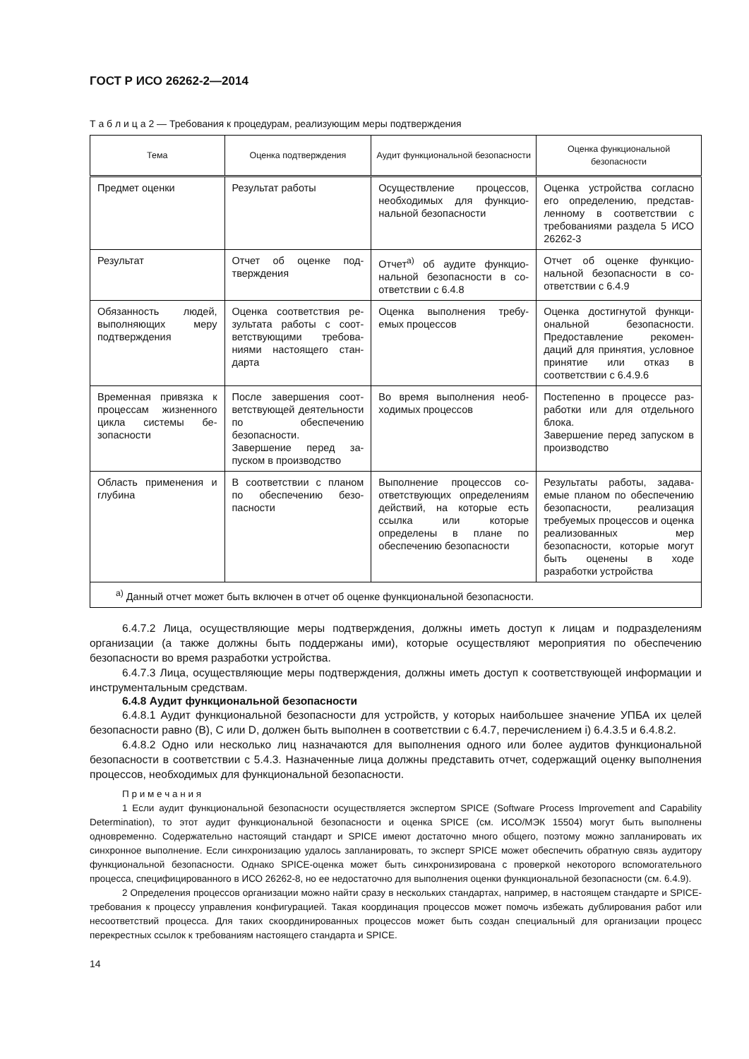ГОСТ Р ИСО 26262-2—2014
Т а б л и ц а 2 — Требования к процедурам, реализующим меры подтверждения
| Тема | Оценка подтверждения | Аудит функциональной безопасности | Оценка функциональной безопасности |
| --- | --- | --- | --- |
| Предмет оценки | Результат работы | Осуществление процессов, необходимых для функцио­нальной безопасности | Оценка устройства согласно его определению, представ­ленному в соответствии с требованиями раздела 5 ИСО 26262-3 |
| Результат | Отчет об оценке под­тверждения | Отчет<sup>а)</sup> об аудите функцио­нальной безопасности в со­ответствии с 6.4.8 | Отчет об оценке функцио­нальной безопасности в со­ответствии с 6.4.9 |
| Обязанность людей, выполняющих меру подтверждения | Оценка соответствия ре­зультата работы с соот­ветствующими требова­ниями настоящего стан­дарта | Оценка выполнения требу­емых процессов | Оценка достигнутой функци­ональной безопасности. Предоставление рекомен­даций для принятия, услов­ное принятие или отказ в соответствии с 6.4.9.6 |
| Временная привязка к процессам жизненно­го цикла системы бе­зопасности | После завершения соот­ветствующей деятель­ности по обеспечению безопасности. Завершение перед за­пуском в производство | Во время выполнения необ­ходимых процессов | Постепенно в процессе раз­работки или для отдельного блока. Завершение перед запуском в производство |
| Область применения и глубина | В соответствии с планом по обеспечению безо­пасности | Выполнение процессов со­ответствующих определе­ниям действий, на которые есть ссылка или которые определены в плане по обеспечению безопасности | Результаты работы, задава­емые планом по обеспече­нию безопасности, реали­зация требуемых процессов и оценка реализованных мер безопасности, которые могут быть оценены в ходе разработки устройства |
| <sup>а)</sup> Данный отчет может быть включен в отчет об оценке функциональной безопасности. | | | |
6.4.7.2 Лица, осуществляющие меры подтверждения, должны иметь доступ к лицам и подразделе­ниям организации (а также должны быть поддержаны ими), которые осуществляют мероприятия по обеспечению безопасности во время разработки устройства.
6.4.7.3 Лица, осуществляющие меры подтверждения, должны иметь доступ к соответствующей информации и инструментальным средствам.
6.4.8 Аудит функциональной безопасности
6.4.8.1 Аудит функциональной безопасности для устройств, у которых наибольшее значение УПБА их целей безопасности равно (В), С или D, должен быть выполнен в соответствии с 6.4.7, перечис­лением i) 6.4.3.5 и 6.4.8.2.
6.4.8.2 Одно или несколько лиц назначаются для выполнения одного или более аудитов функцио­нальной безопасности в соответствии с 5.4.3. Назначенные лица должны представить отчет, содержа­щий оценку выполнения процессов, необходимых для функциональной безопасности.
П р и м е ч а н и я
1 Если аудит функциональной безопасности осуществляется экспертом SPICE (Software Process Improvement and Capability Determination), то этот аудит функциональной безопасности и оценка SPICE (см. ИСО/МЭК 15504) могут быть выполнены одновременно. Содержательно настоящий стандарт и SPICE имеют доста­точно много общего, поэтому можно запланировать их синхронное выполнение. Если синхронизацию удалось запланировать, то эксперт SPICE может обеспечить обратную связь аудитору функциональной безопасности. Однако SPICE-оценка может быть синхронизирована с проверкой некоторого вспомогательного процесса, специ­фицированного в ИСО 26262-8, но ее недостаточно для выполнения оценки функциональной безопасности (см. 6.4.9).
2 Определения процессов организации можно найти сразу в нескольких стандартах, например, в настоящем стандарте и SPICE-требования к процессу управления конфигурацией. Такая координация процессов может помочь избежать дублирования работ или несоответствий процесса. Для таких скоординированных процессов может быть создан специальный для организации процесс перекрестных ссылок к требованиям настоящего стан­дарта и SPICE.
14